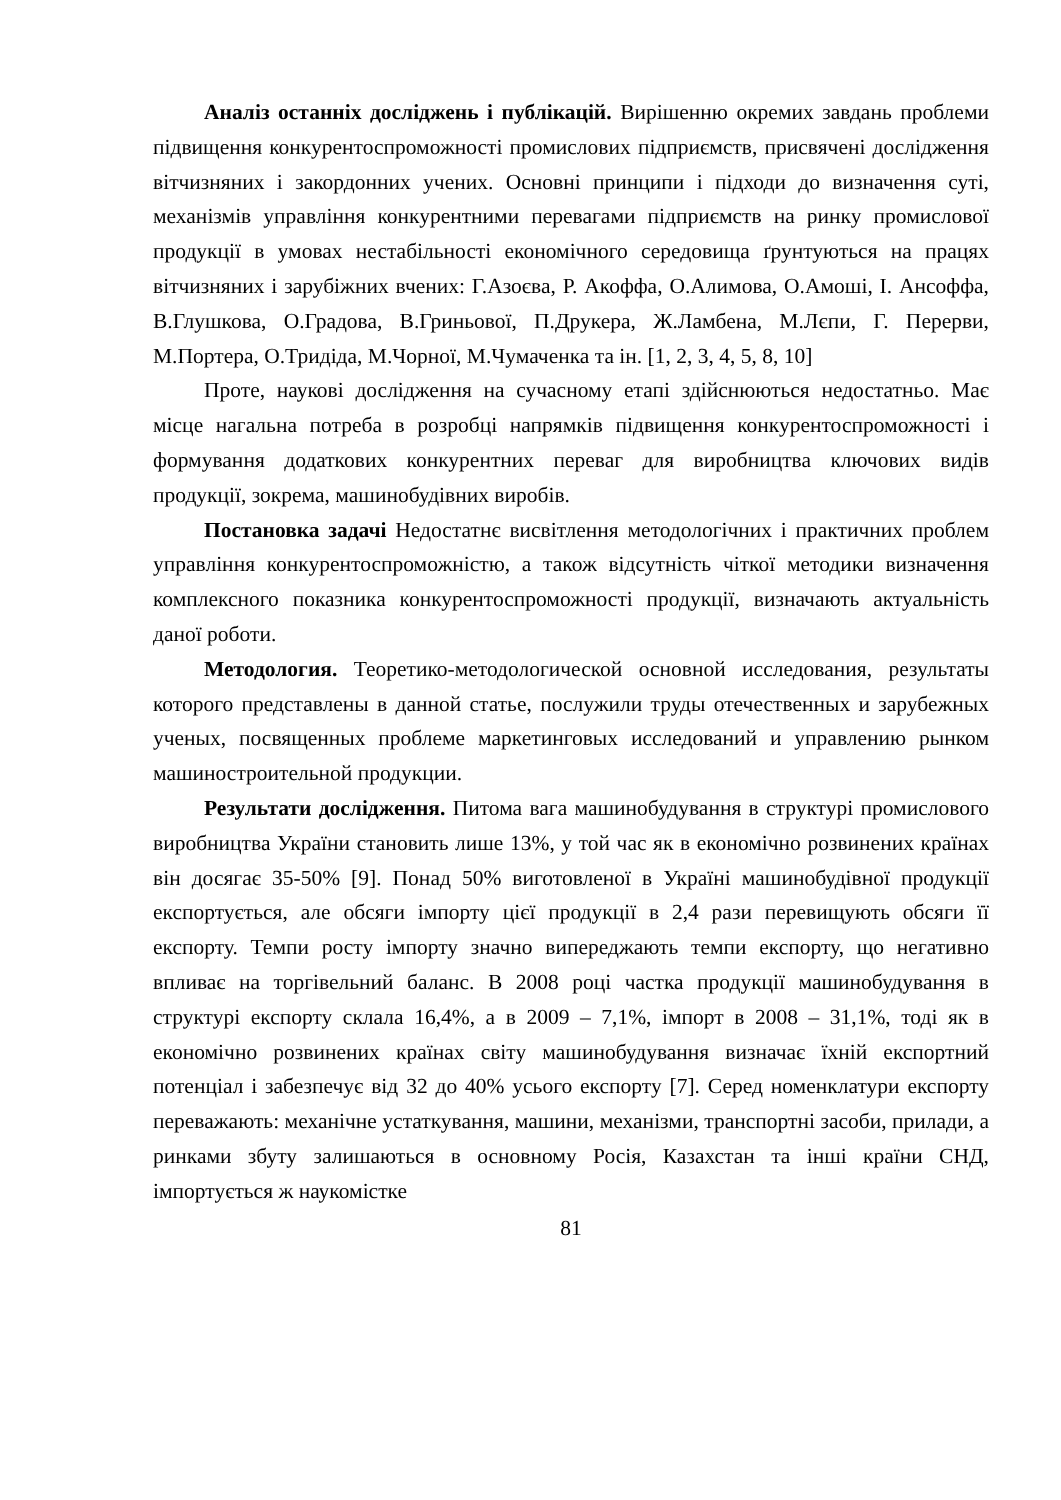Аналіз останніх досліджень і публікацій. Вирішенню окремих завдань проблеми підвищення конкурентоспроможності промислових підприємств, присвячені дослідження вітчизняних і закордонних учених. Основні принципи і підходи до визначення суті, механізмів управління конкурентними перевагами підприємств на ринку промислової продукції в умовах нестабільності економічного середовища ґрунтуються на працях вітчизняних і зарубіжних вчених: Г.Азоєва, Р. Акоффа, О.Алимова, О.Амоші, І. Ансоффа, В.Глушкова, О.Градова, В.Гриньової, П.Друкера, Ж.Ламбена, М.Лєпи, Г. Перерви, М.Портера, О.Тридіда, М.Чорної, М.Чумаченка та ін. [1, 2, 3, 4, 5, 8, 10]
Проте, наукові дослідження на сучасному етапі здійснюються недостатньо. Має місце нагальна потреба в розробці напрямків підвищення конкурентоспроможності і формування додаткових конкурентних переваг для виробництва ключових видів продукції, зокрема, машинобудівних виробів.
Постановка задачі Недостатнє висвітлення методологічних і практичних проблем управління конкурентоспроможністю, а також відсутність чіткої методики визначення комплексного показника конкурентоспроможності продукції, визначають актуальність даної роботи.
Методология. Теоретико-методологической основной исследования, результаты которого представлены в данной статье, послужили труды отечественных и зарубежных ученых, посвященных проблеме маркетинговых исследований и управлению рынком машиностроительной продукции.
Результати дослідження. Питома вага машинобудування в структурі промислового виробництва України становить лише 13%, у той час як в економічно розвинених країнах він досягає 35-50% [9]. Понад 50% виготовленої в Україні машинобудівної продукції експортується, але обсяги імпорту цієї продукції в 2,4 рази перевищують обсяги її експорту. Темпи росту імпорту значно випереджають темпи експорту, що негативно впливає на торгівельний баланс. В 2008 році частка продукції машинобудування в структурі експорту склала 16,4%, а в 2009 – 7,1%, імпорт в 2008 – 31,1%, тоді як в економічно розвинених країнах світу машинобудування визначає їхній експортний потенціал і забезпечує від 32 до 40% усього експорту [7]. Серед номенклатури експорту переважають: механічне устаткування, машини, механізми, транспортні засоби, прилади, а ринками збуту залишаються в основному Росія, Казахстан та інші країни СНД, імпортується ж наукомістке
81